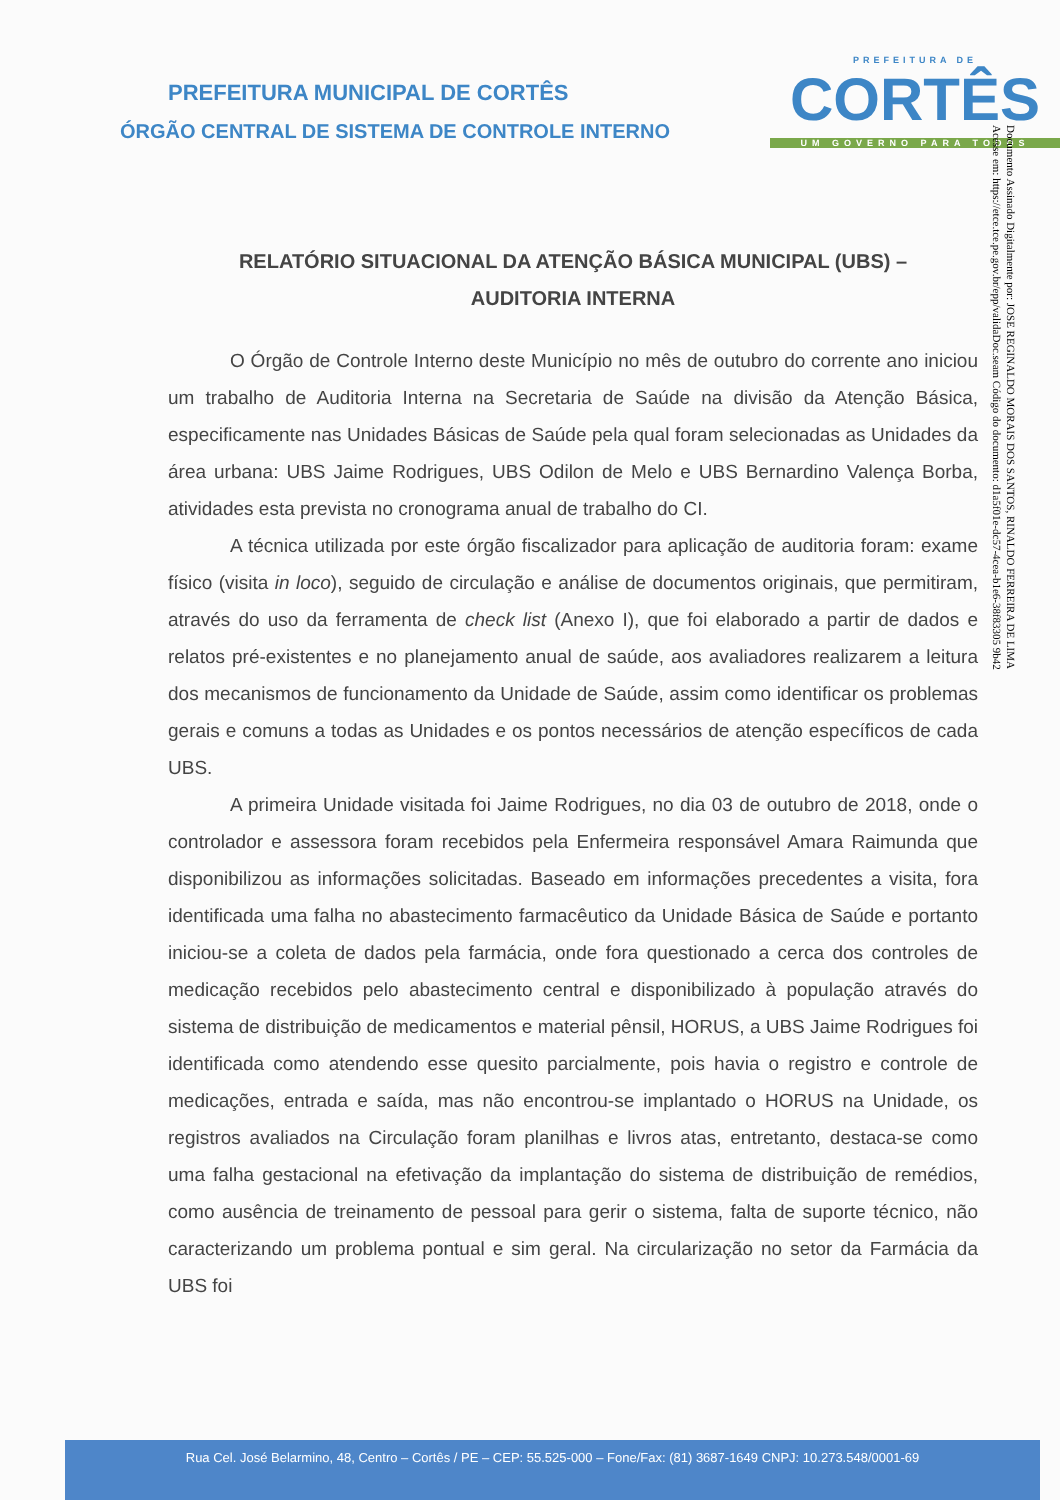PREFEITURA DE
CORTÊS
UM GOVERNO PARA TODOS
Documento Assinado Digitalmente por: JOSE REGINALDO MORAIS DOS SANTOS, RINALDO FERREIRA DE LIMA
Acesse em: https://etce.tce.pe.gov.br/epp/validaDoc.seam Código do documento: d1a5f01e-dc57-4cea-b1e6-38f83305 9b42
PREFEITURA MUNICIPAL DE CORTÊS
ÓRGÃO CENTRAL DE SISTEMA DE CONTROLE INTERNO
RELATÓRIO SITUACIONAL DA ATENÇÃO BÁSICA MUNICIPAL (UBS) –
AUDITORIA INTERNA
O Órgão de Controle Interno deste Município no mês de outubro do corrente ano iniciou um trabalho de Auditoria Interna na Secretaria de Saúde na divisão da Atenção Básica, especificamente nas Unidades Básicas de Saúde pela qual foram selecionadas as Unidades da área urbana: UBS Jaime Rodrigues, UBS Odilon de Melo e UBS Bernardino Valença Borba, atividades esta prevista no cronograma anual de trabalho do CI.
A técnica utilizada por este órgão fiscalizador para aplicação de auditoria foram: exame físico (visita in loco), seguido de circulação e análise de documentos originais, que permitiram, através do uso da ferramenta de check list (Anexo I), que foi elaborado a partir de dados e relatos pré-existentes e no planejamento anual de saúde, aos avaliadores realizarem a leitura dos mecanismos de funcionamento da Unidade de Saúde, assim como identificar os problemas gerais e comuns a todas as Unidades e os pontos necessários de atenção específicos de cada UBS.
A primeira Unidade visitada foi Jaime Rodrigues, no dia 03 de outubro de 2018, onde o controlador e assessora foram recebidos pela Enfermeira responsável Amara Raimunda que disponibilizou as informações solicitadas. Baseado em informações precedentes a visita, fora identificada uma falha no abastecimento farmacêutico da Unidade Básica de Saúde e portanto iniciou-se a coleta de dados pela farmácia, onde fora questionado a cerca dos controles de medicação recebidos pelo abastecimento central e disponibilizado à população através do sistema de distribuição de medicamentos e material pênsil, HORUS, a UBS Jaime Rodrigues foi identificada como atendendo esse quesito parcialmente, pois havia o registro e controle de medicações, entrada e saída, mas não encontrou-se implantado o HORUS na Unidade, os registros avaliados na Circulação foram planilhas e livros atas, entretanto, destaca-se como uma falha gestacional na efetivação da implantação do sistema de distribuição de remédios, como ausência de treinamento de pessoal para gerir o sistema, falta de suporte técnico, não caracterizando um problema pontual e sim geral. Na circularização no setor da Farmácia da UBS foi
Rua Cel. José Belarmino, 48, Centro – Cortês / PE – CEP: 55.525-000 – Fone/Fax: (81) 3687-1649 CNPJ: 10.273.548/0001-69